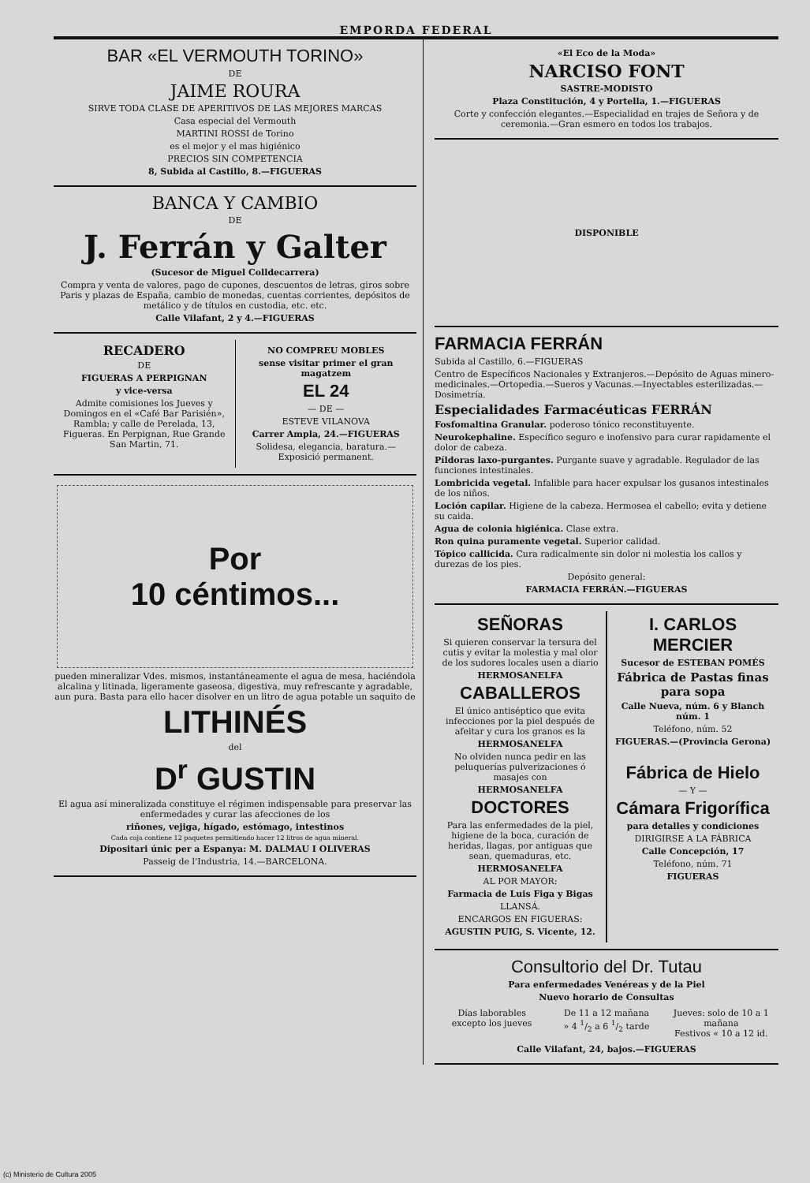EMPORDA FEDERAL
BAR «EL VERMOUTH TORINO»
DE
JAIME ROURA
SIRVE TODA CLASE DE APERITIVOS DE LAS MEJORES MARCAS
Casa especial del Vermouth
MARTINI ROSSI de Torino
es el mejor y el mas higiénico
PRECIOS SIN COMPETENCIA
8, Subida al Castillo, 8.—FIGUERAS
BANCA Y CAMBIO
DE
J. Ferrán y Galter
(Sucesor de Miguel Colldecarrera)
Compra y venta de valores, pago de cupones, descuentos de letras, giros sobre Paris y plazas de España, cambio de monedas, cuentas corrientes, depósitos de metálico y de títulos en custodia, etc. etc.
Calle Vilafant, 2 y 4.—FIGUERAS
RECADERO
DE
FIGUERAS A PERPIGNAN
y vice-versa
Admite comisiones los Jueves y Domingos en el «Café Bar Parisién», Rambla; y calle de Perelada, 13, Figueras. En Perpignan, Rue Grande San Martin, 71.
NO COMPREU MOBLES
sense visitar primer el gran magatzem
EL 24
— DE —
ESTEVE VILANOVA
Carrer Ampla, 24.—FIGUERAS
Solidesa, elegancia, baratura.—Exposició permanent.
Por
10 céntimos...
pueden mineralizar Vdes. mismos, instantáneamente el agua de mesa, haciéndola alcalina y litinada, ligeramente gaseosa, digestiva, muy refrescante y agradable, aun pura. Basta para ello hacer disolver en un litro de agua potable un saquito de
LITHINÉS
del
D<sup>r</sup> GUSTIN
El agua así mineralizada constituye el régimen indispensable para preservar las enfermedades y curar las afecciones de los
riñones, vejiga, hígado, estómago, intestinos
Cada caja contiene 12 paquetes permitiendo hacer 12 litros de agua mineral.
Dipositari únic per a Espanya: M. DALMAU I OLIVERAS
Passeig de l'Industria, 14.—BARCELONA.
«El Eco de la Moda»
NARCISO FONT
SASTRE-MODISTO
Plaza Constitución, 4 y Portella, 1.—FIGUERAS
Corte y confección elegantes.—Especialidad en trajes de Señora y de ceremonia.—Gran esmero en todos los trabajos.
DISPONIBLE
FARMACIA FERRÁN
Subida al Castillo, 6.—FIGUERAS
Centro de Específicos Nacionales y Extranjeros.—Depósito de Aguas minero-medicinales.—Ortopedia.—Sueros y Vacunas.—Inyectables esterilizadas.—Dosimetría.
Especialidades Farmacéuticas FERRÁN
Fosfomaltina Granular. poderoso tónico reconstituyente.
Neurokephaline. Específico seguro e inofensivo para curar rapidamente el dolor de cabeza.
Píldoras laxo-purgantes. Purgante suave y agradable. Regulador de las funciones intestinales.
Lombricida vegetal. Infalible para hacer expulsar los gusanos intestinales de los niños.
Loción capilar. Higiene de la cabeza. Hermosea el cabello; evita y detiene su caida.
Agua de colonia higiénica. Clase extra.
Ron quina puramente vegetal. Superior calidad.
Tópico callicida. Cura radicalmente sin dolor ni molestia los callos y durezas de los pies.
Depósito general:
FARMACIA FERRÁN.—FIGUERAS
SEÑORAS
Si quieren conservar la tersura del cutis y evitar la molestia y mal olor de los sudores locales usen a diario
HERMOSANELFA
CABALLEROS
El único antiséptico que evita infecciones por la piel después de afeitar y cura los granos es la
HERMOSANELFA
No olviden nunca pedir en las peluquerías pulverizaciones ó masajes con
HERMOSANELFA
DOCTORES
Para las enfermedades de la piel, higiene de la boca, curación de heridas, llagas, por antiguas que sean, quemaduras, etc.
HERMOSANELFA
AL POR MAYOR:
Farmacia de Luis Figa y Bigas
LLANSÁ.
ENCARGOS EN FIGUERAS:
AGUSTIN PUIG, S. Vicente, 12.
I. CARLOS MERCIER
Sucesor de ESTEBAN POMÉS
Fábrica de Pastas finas para sopa
Calle Nueva, núm. 6 y Blanch núm. 1
Teléfono, núm. 52
FIGUERAS.—(Provincia Gerona)
Fábrica de Hielo
— Y —
Cámara Frigorífica
para detalles y condiciones
DIRIGIRSE A LA FÁBRICA
Calle Concepción, 17
Teléfono, núm. 71
FIGUERAS
Consultorio del Dr. Tutau
Para enfermedades Venéreas y de la Piel
Nuevo horario de Consultas
Días laborables
excepto los jueves
De 11 a 12 mañana
» 4 1/2 a 6 1/2 tarde
Jueves: solo de 10 a 1 mañana
Festivos « 10 a 12 id.
Calle Vilafant, 24, bajos.—FIGUERAS
(c) Ministerio de Cultura 2005